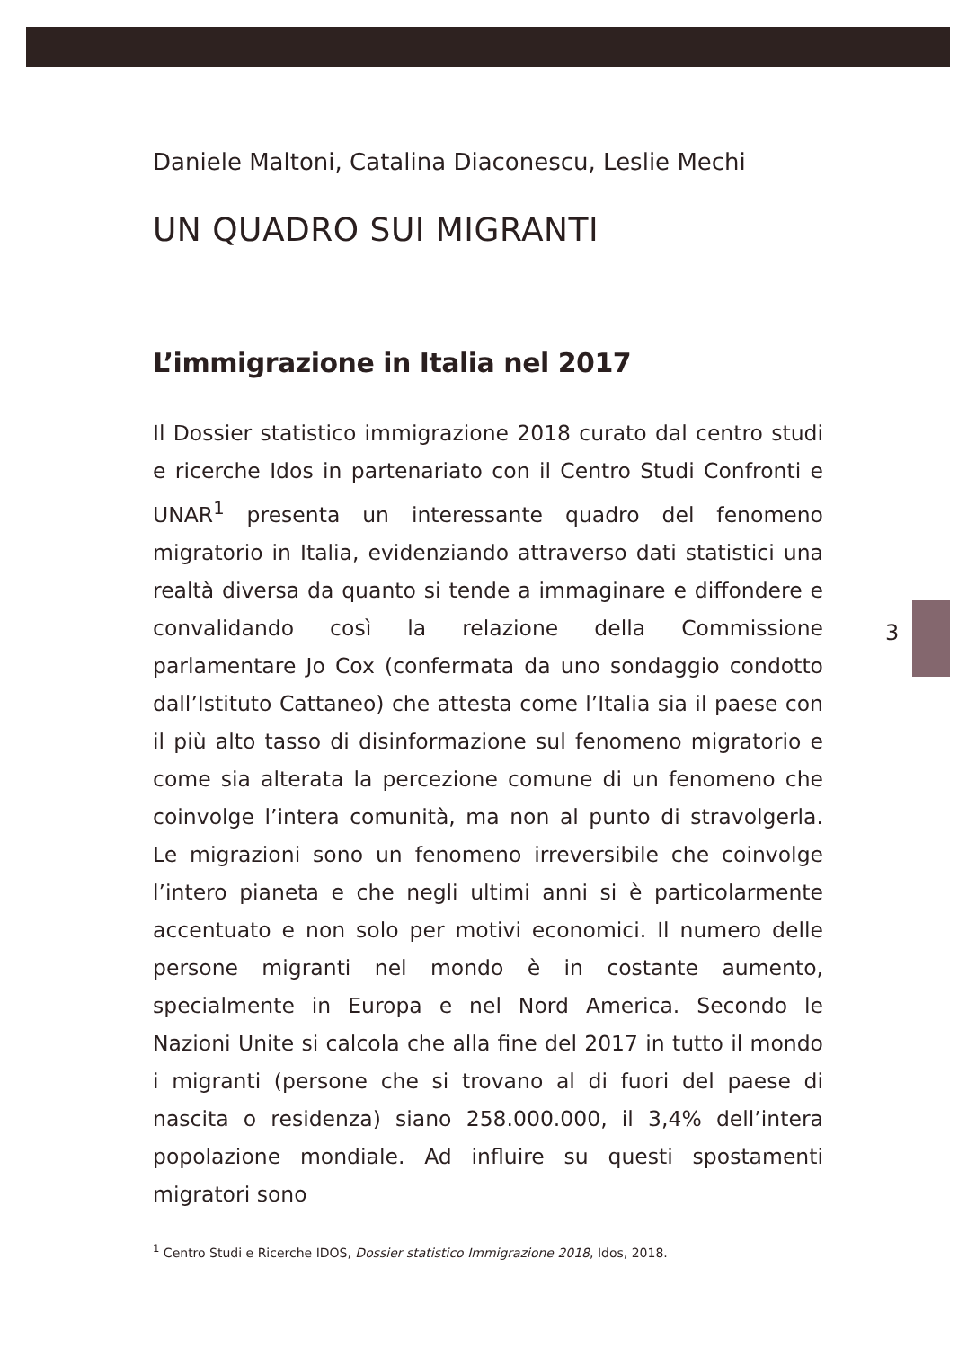Daniele Maltoni, Catalina Diaconescu, Leslie Mechi
UN QUADRO SUI MIGRANTI
L’immigrazione in Italia nel 2017
Il Dossier statistico immigrazione 2018 curato dal centro studi e ricerche Idos in partenariato con il Centro Studi Confronti e UNAR<sup>1</sup> presenta un interessante quadro del fenomeno migratorio in Italia, evidenziando attraverso dati statistici una realtà diversa da quanto si tende a immaginare e diffondere e convalidando così la relazione della Commissione parlamentare Jo Cox (confermata da uno sondaggio condotto dall’Istituto Cattaneo) che attesta come l’Italia sia il paese con il più alto tasso di disinformazione sul fenomeno migratorio e come sia alterata la percezione comune di un fenomeno che coinvolge l’intera comunità, ma non al punto di stravolgerla. Le migrazioni sono un fenomeno irreversibile che coinvolge l’intero pianeta e che negli ultimi anni si è particolarmente accentuato e non solo per motivi economici. Il numero delle persone migranti nel mondo è in costante aumento, specialmente in Europa e nel Nord America. Secondo le Nazioni Unite si calcola che alla fine del 2017 in tutto il mondo i migranti (persone che si trovano al di fuori del paese di nascita o residenza) siano 258.000.000, il 3,4% dell’intera popolazione mondiale. Ad influire su questi spostamenti migratori sono
<sup>1</sup> Centro Studi e Ricerche IDOS, Dossier statistico Immigrazione 2018, Idos, 2018.
3